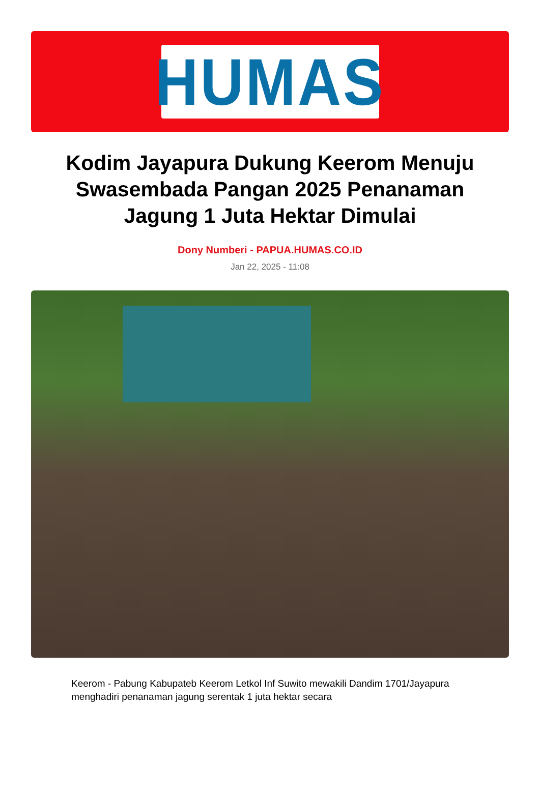HUMAS
Kodim Jayapura Dukung Keerom Menuju Swasembada Pangan 2025 Penanaman Jagung 1 Juta Hektar Dimulai
Dony Numberi - PAPUA.HUMAS.CO.ID
Jan 22, 2025 - 11:08
Keerom - Pabung Kabupateb Keerom Letkol Inf Suwito mewakili Dandim 1701/Jayapura menghadiri penanaman jagung serentak 1 juta hektar secara